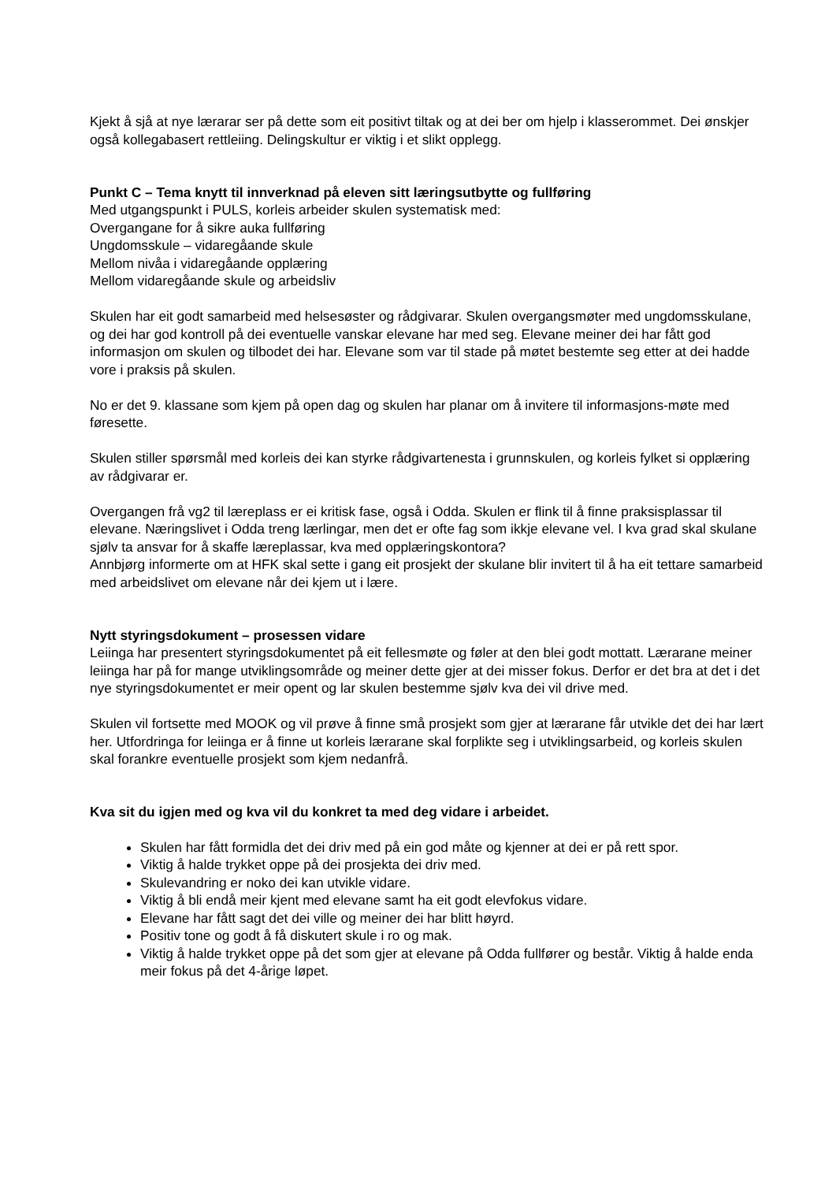Kjekt å sjå at nye lærarar ser på dette som eit positivt tiltak og at dei ber om hjelp i klasserommet. Dei ønskjer også kollegabasert rettleiing. Delingskultur er viktig i et slikt opplegg.
Punkt C – Tema knytt til innverknad på eleven sitt læringsutbytte og fullføring
Med utgangspunkt i PULS, korleis arbeider skulen systematisk med:
Overgangane for å sikre auka fullføring
Ungdomsskule – vidaregåande skule
Mellom nivåa i vidaregåande opplæring
Mellom vidaregåande skule og arbeidsliv
Skulen har eit godt samarbeid med helsesøster og rådgivarar. Skulen overgangsmøter med ungdomsskulane, og dei har god kontroll på dei eventuelle vanskar elevane har med seg. Elevane meiner dei har fått god informasjon om skulen og tilbodet dei har. Elevane som var til stade på møtet bestemte seg etter at dei hadde vore i praksis på skulen.
No er det 9. klassane som kjem på open dag og skulen har planar om å invitere til informasjons-møte med føresette.
Skulen stiller spørsmål med korleis dei kan styrke rådgivartenesta i grunnskulen, og korleis fylket si opplæring av rådgivarar er.
Overgangen frå vg2 til læreplass er ei kritisk fase, også i Odda. Skulen er flink til å finne praksisplassar til elevane. Næringslivet i Odda treng lærlingar, men det er ofte fag som ikkje elevane vel. I kva grad skal skulane sjølv ta ansvar for å skaffe læreplassar, kva med opplæringskontora?
Annbjørg informerte om at HFK skal sette i gang eit prosjekt der skulane blir invitert til å ha eit tettare samarbeid med arbeidslivet om elevane når dei kjem ut i lære.
Nytt styringsdokument – prosessen vidare
Leiinga har presentert styringsdokumentet på eit fellesmøte og føler at den blei godt mottatt. Lærarane meiner leiinga har på for mange utviklingsområde og meiner dette gjer at dei misser fokus. Derfor er det bra at det i det nye styringsdokumentet er meir opent og lar skulen bestemme sjølv kva dei vil drive med.
Skulen vil fortsette med MOOK og vil prøve å finne små prosjekt som gjer at lærarane får utvikle det dei har lært her. Utfordringa for leiinga er å finne ut korleis lærarane skal forplikte seg i utviklingsarbeid, og korleis skulen skal forankre eventuelle prosjekt som kjem nedanfrå.
Kva sit du igjen med og kva vil du konkret ta med deg vidare i arbeidet.
Skulen har fått formidla det dei driv med på ein god måte og kjenner at dei er på rett spor.
Viktig å halde trykket oppe på dei prosjekta dei driv med.
Skulevandring er noko dei kan utvikle vidare.
Viktig å bli endå meir kjent med elevane samt ha eit godt elevfokus vidare.
Elevane har fått sagt det dei ville og meiner dei har blitt høyrd.
Positiv tone og godt å få diskutert skule i ro og mak.
Viktig å halde trykket oppe på det som gjer at elevane på Odda fullfører og består. Viktig å halde enda meir fokus på det 4-årige løpet.